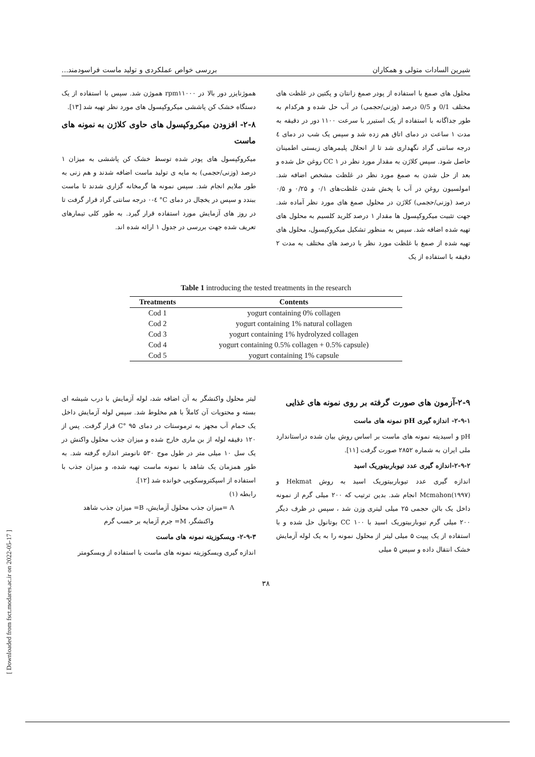[ Downloaded from fsct.modares.ac.ir on 2022-05-17 ]
شیرین السادات متولی و همکاران بررسی خواص عملکردی و تولید ماست فراسودمند...
محلول های صمغ با استفاده از پودر صمغ زانتان و پکتین در غلظت های مختلف 0/1 و 0/5 درصد (وزنی/حجمی) در آب حل شده و هرکدام به طور جداگانه با استفاده از یک استیرر با سرعت ۱۱۰۰ دور در دقیقه به مدت ۱ ساعت در دمای اتاق هم زده شد و سپس یک شب در دمای ٤ درجه سانتی گراد نگهداری شد تا از انحلال پلیمرهای زیستی اطمینان حاصل شود. سپس کلاژن به مقدار مورد نظر در CC ۱ روغن حل شده و بعد از حل شدن به صمغ مورد نظر در غلظت مشخص اضافه شد. امولسیون روغن در آب با پخش شدن غلظت‌های ۰/۱ و ۰/۲۵ و ۰/۵ درصد (وزنی/حجمی) کلاژن در محلول صمغ های مورد نظر آماده شد. جهت تثبیت میکروکپسول ها مقدار ۱ درصد کلرید کلسیم به محلول های تهیه شده اضافه شد. سپس به منظور تشکیل میکروکپسول، محلول های تهیه شده از صمغ با غلظت مورد نظر با درصد های مختلف به مدت ۲ دقیقه با استفاده از یک
هموژنایزر دور بالا در rpm۱۱۰۰۰ هموژن شد. سپس با استفاده از یک دستگاه خشک کن پاششی میکروکپسول های مورد نظر تهیه شد [۱۳].
۲-۸- افزودن میکروکپسول های حاوی کلاژن به نمونه های ماست
میکروکپسول های پودر شده توسط خشک کن پاششی به میزان ۱ درصد (وزنی/حجمی) به مایه ی تولید ماست اضافه شدند و هم زنی به طور ملایم انجام شد. سپس نمونه ها گرمخانه گزاری شدند تا ماست ببندد و سپس در یخچال در دمای C° ٤-۰ درجه سانتی گراد قرار گرفت تا در روز های آزمایش مورد استفاده قرار گیرد. به طور کلی تیمارهای تعریف شده جهت بررسی در جدول ۱ ارائه شده اند.
Table 1 introducing the tested treatments in the research
| Treatments | Contents |
| --- | --- |
| Cod 1 | yogurt containing 0% collagen |
| Cod 2 | yogurt containing 1% natural collagen |
| Cod 3 | yogurt containing 1% hydrolyzed collagen |
| Cod 4 | yogurt containing 0.5% collagen + 0.5% capsule) |
| Cod 5 | yogurt containing 1% capsule |
۲-۹-آزمون های صورت گرفته بر روی نمونه های غذایی
۲-۹-۱- اندازه گیری pH نمونه های ماست
pH و اسیدیته نمونه های ماست بر اساس روش بیان شده دراستاندارد ملی ایران به شماره ۲۸۵۲ صورت گرفت [۱۱].
۲-۹-۲-اندازه گیری عدد تیوباربیتوریک اسید
اندازه گیری عدد تیوباربیتوریک اسید به روش Hekmat و Mcmahon(۱۹۹۷) انجام شد. بدین ترتیب که ۲۰۰ میلی گرم از نمونه داخل یک بالن حجمی ۲۵ میلی لیتری وزن شد ، سپس در ظرف دیگر ۲۰۰ میلی گرم تیوباربیتوریک اسید با CC ۱۰۰ بوتانول حل شده و با استفاده از یک پیپت ۵ میلی لیتر از محلول نمونه را به یک لوله آزمایش خشک انتقال داده و سپس ۵ میلی
لیتر محلول واکنشگر به آن اضافه شد، لوله آزمایش با درب شیشه ای بسته و محتویات آن کاملاً با هم مخلوط شد. سپس لوله آزمایش داخل یک حمام آب مجهز به ترموستات در دمای C° ۹۵ قرار گرفت. پس از ۱۲۰ دقیقه لوله از بن ماری خارج شده و میزان جذب محلول واکنش در یک سل ۱۰ میلی متر در طول موج ۵۳۰ نانومتر اندازه گرفته شد. به طور همزمان یک شاهد با نمونه ماست تهیه شده، و میزان جذب با استفاده از اسپکتروسکوپی خوانده شد [۱۲].
رابطه (۱)
A =میزان جذب محلول آزمایش، B= میزان جذب شاهد
واکنشگر، M= جرم آزمایه بر حسب گرم
۲-۹-۳- ویسکوزیته نمونه های ماست
اندازه گیری ویسکوزیته نمونه های ماست با استفاده از ویسکومتر
۳۸